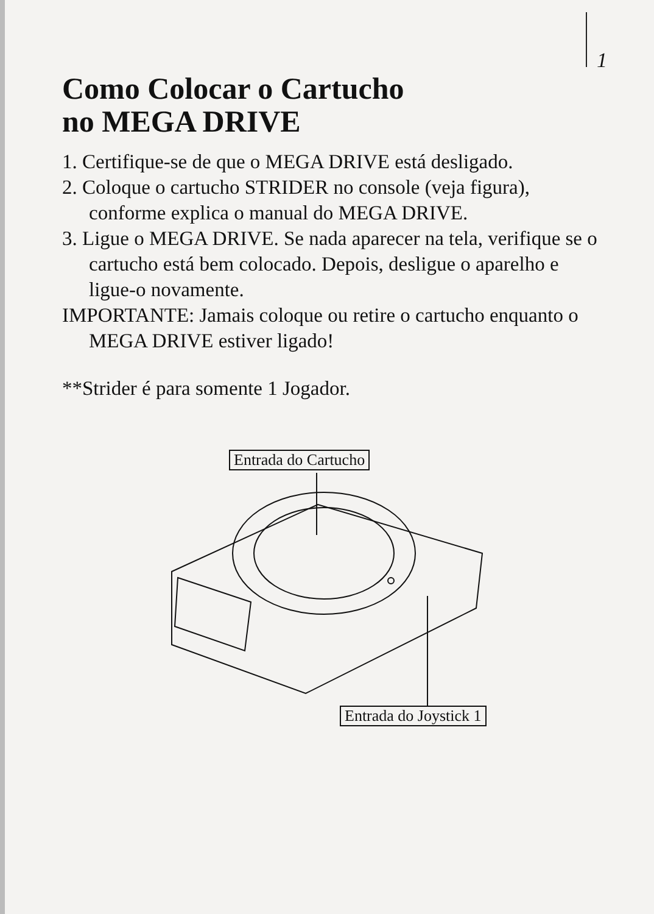1
Como Colocar o Cartucho
no MEGA DRIVE
1. Certifique-se de que o MEGA DRIVE está desligado.
2. Coloque o cartucho STRIDER no console (veja figura), conforme explica o manual do MEGA DRIVE.
3. Ligue o MEGA DRIVE. Se nada aparecer na tela, verifique se o cartucho está bem colocado. Depois, desligue o aparelho e ligue-o novamente.
IMPORTANTE: Jamais coloque ou retire o cartucho enquanto o MEGA DRIVE estiver ligado!
**Strider é para somente 1 Jogador.
Entrada do Cartucho
Entrada do Joystick 1